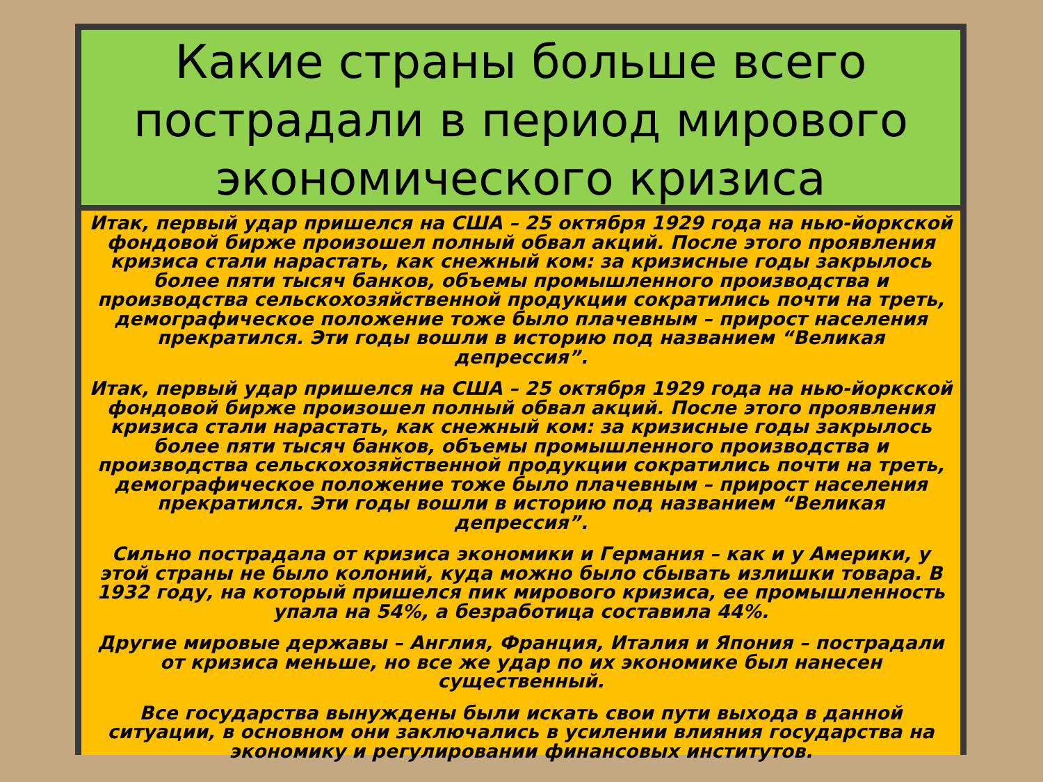Какие страны больше всего пострадали в период мирового экономического кризиса
Итак, первый удар пришелся на США – 25 октября 1929 года на нью-йоркской фондовой бирже произошел полный обвал акций. После этого проявления кризиса стали нарастать, как снежный ком: за кризисные годы закрылось более пяти тысяч банков, объемы промышленного производства и производства сельскохозяйственной продукции сократились почти на треть, демографическое положение тоже было плачевным – прирост населения прекратился. Эти годы вошли в историю под названием “Великая депрессия”.
Итак, первый удар пришелся на США – 25 октября 1929 года на нью-йоркской фондовой бирже произошел полный обвал акций. После этого проявления кризиса стали нарастать, как снежный ком: за кризисные годы закрылось более пяти тысяч банков, объемы промышленного производства и производства сельскохозяйственной продукции сократились почти на треть, демографическое положение тоже было плачевным – прирост населения прекратился. Эти годы вошли в историю под названием “Великая депрессия”.
Сильно пострадала от кризиса экономики и Германия – как и у Америки, у этой страны не было колоний, куда можно было сбывать излишки товара. В 1932 году, на который пришелся пик мирового кризиса, ее промышленность упала на 54%, а безработица составила 44%.
Другие мировые державы – Англия, Франция, Италия и Япония – пострадали от кризиса меньше, но все же удар по их экономике был нанесен существенный.
Все государства вынуждены были искать свои пути выхода в данной ситуации, в основном они заключались в усилении влияния государства на экономику и регулировании финансовых институтов.